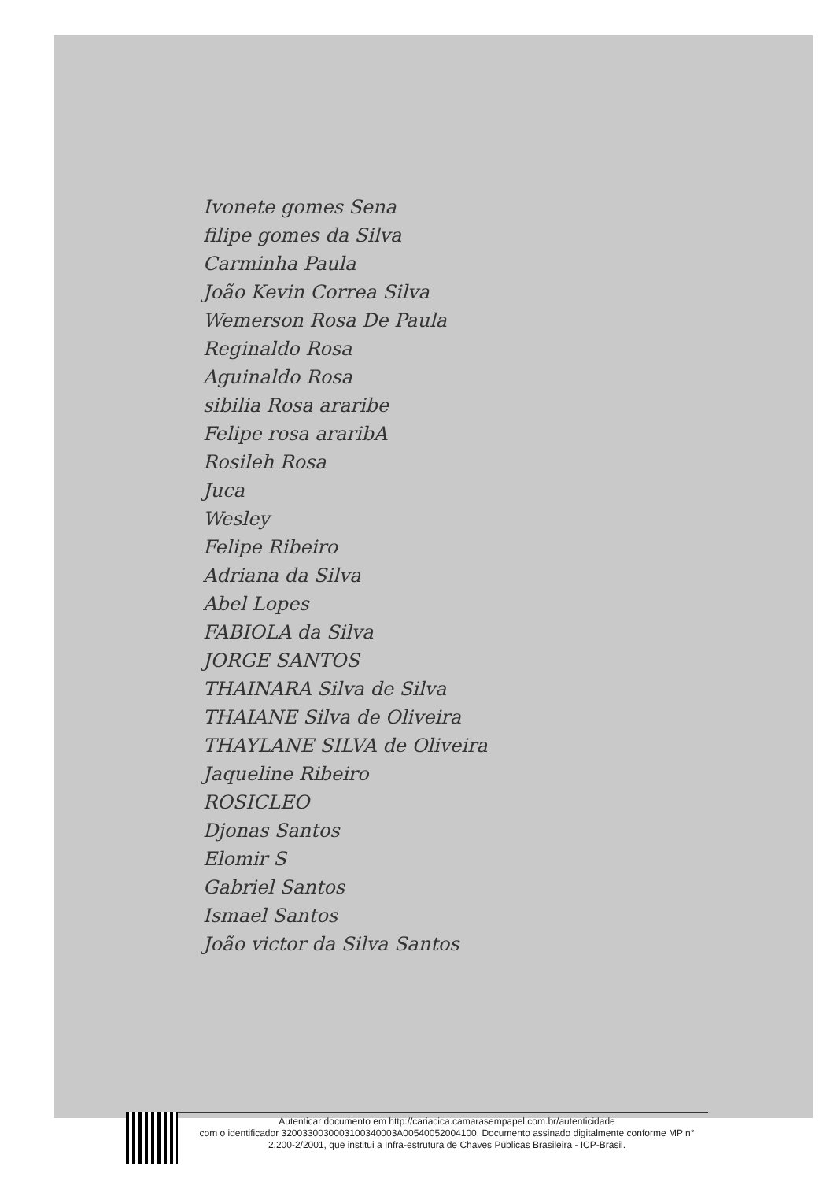Ivonete gomes Sena
filipe gomes da Silva
Carminha Paula
João Kevin Correa Silva
Wemerson Rosa De Paula
Reginaldo Rosa
Aguinaldo Rosa
sibilia Rosa araribe
Felipe rosa araribA
Rosileh Rosa
Juca
Wesley
Felipe Ribeiro
Adriana da Silva
Abel Lopes
FABIOLA da Silva
JORGE SANTOS
THAINARA Silva de Silva
THAIANE Silva de Oliveira
THAYLANE SILVA de Oliveira
Jaqueline Ribeiro
ROSICLEO
Djonas Santos
Elomir S
Gabriel Santos
Ismael Santos
João victor da Silva Santos
Autenticar documento em http://cariacica.camarasempapel.com.br/autenticidade
com o identificador 3200330030003100340003A00540052004100, Documento assinado digitalmente conforme MP n° 2.200-2/2001, que institui a Infra-estrutura de Chaves Públicas Brasileira - ICP-Brasil.